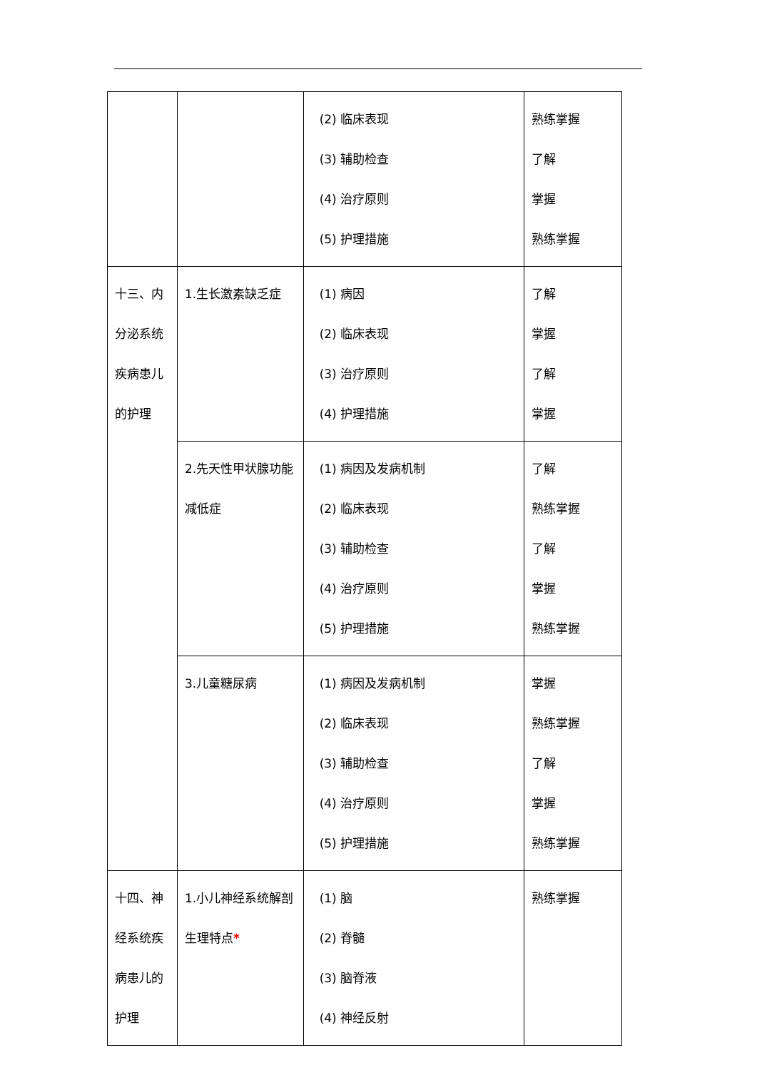| | | (2) 临床表现 (3) 辅助检查 (4) 治疗原则 (5) 护理措施 | 熟练掌握 了解 掌握 熟练掌握 |
| 十三、内分泌系统疾病患儿的护理 | 1.生长激素缺乏症 | (1) 病因 (2) 临床表现 (3) 治疗原则 (4) 护理措施 | 了解 掌握 了解 掌握 |
| | 2.先天性甲状腺功能减低症 | (1) 病因及发病机制 (2) 临床表现 (3) 辅助检查 (4) 治疗原则 (5) 护理措施 | 了解 熟练掌握 了解 掌握 熟练掌握 |
| | 3.儿童糖尿病 | (1) 病因及发病机制 (2) 临床表现 (3) 辅助检查 (4) 治疗原则 (5) 护理措施 | 掌握 熟练掌握 了解 掌握 熟练掌握 |
| 十四、神经系统疾病患儿的护理 | 1.小儿神经系统解剖生理特点 * | (1) 脑 (2) 脊髓 (3) 脑脊液 (4) 神经反射 | 熟练掌握 |